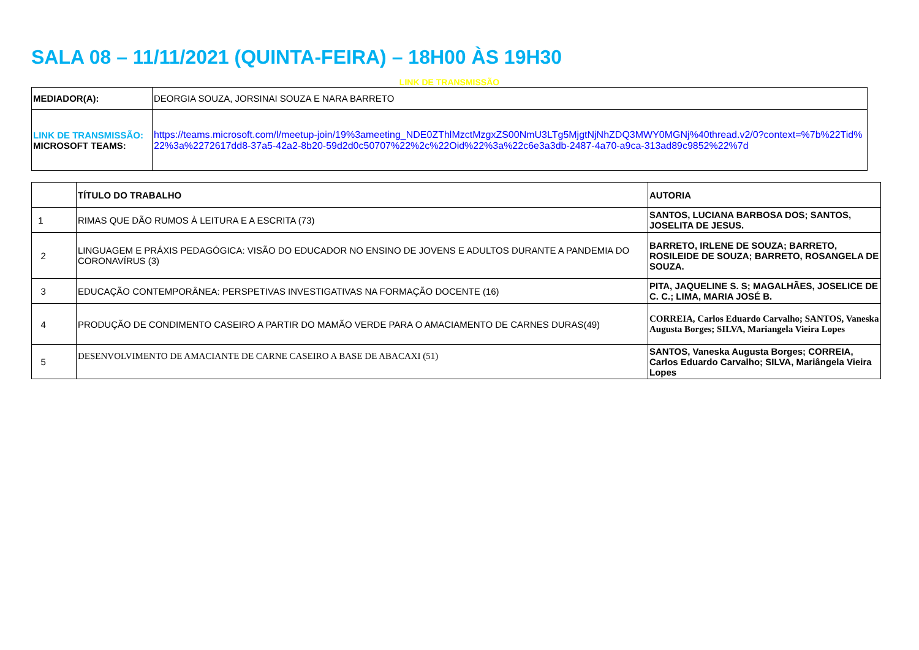SALA 08 – 11/11/2021 (QUINTA-FEIRA) – 18H00 ÀS 19H30
LINK DE TRANSMISSÃO
| MEDIADOR(A): | DEORGIA SOUZA, JORSINAI SOUZA E NARA BARRETO |
| LINK DE TRANSMISSÃO: MICROSOFT TEAMS: | https://teams.microsoft.com/l/meetup-join/19%3ameeting_NDE0ZThlMzctMzgxZS00NmU3LTg5MjgtNjNhZDQ3MWY0MGNj%40thread.v2/0?context=%7b%22Tid%22%3a%2272617dd8-37a5-42a2-8b20-59d2d0c50707%22%2c%22Oid%22%3a%22c6e3a3db-2487-4a70-a9ca-313ad89c9852%22%7d |
| | TÍTULO DO TRABALHO | AUTORIA |
| --- | --- | --- |
| 1 | RIMAS QUE DÃO RUMOS À LEITURA E A ESCRITA (73) | SANTOS, LUCIANA BARBOSA DOS; SANTOS, JOSELITA DE JESUS. |
| 2 | LINGUAGEM E PRÁXIS PEDAGÓGICA: VISÃO DO EDUCADOR NO ENSINO DE JOVENS E ADULTOS DURANTE A PANDEMIA DO CORONAVÍRUS (3) | BARRETO, IRLENE DE SOUZA; BARRETO, ROSILEIDE DE SOUZA; BARRETO, ROSANGELA DE SOUZA. |
| 3 | EDUCAÇÃO CONTEMPORÂNEA: PERSPETIVAS INVESTIGATIVAS NA FORMAÇÃO DOCENTE (16) | PITA, JAQUELINE S. S; MAGALHÃES, JOSELICE DE C. C.; LIMA, MARIA JOSÉ B. |
| 4 | PRODUÇÃO DE CONDIMENTO CASEIRO A PARTIR DO MAMÃO VERDE PARA O AMACIAMENTO DE CARNES DURAS(49) | CORREIA, Carlos Eduardo Carvalho; SANTOS, Vaneska Augusta Borges; SILVA, Mariangela Vieira Lopes |
| 5 | DESENVOLVIMENTO DE AMACIANTE DE CARNE CASEIRO A BASE DE ABACAXI (51) | SANTOS, Vaneska Augusta Borges; CORREIA, Carlos Eduardo Carvalho; SILVA, Mariângela Vieira Lopes |